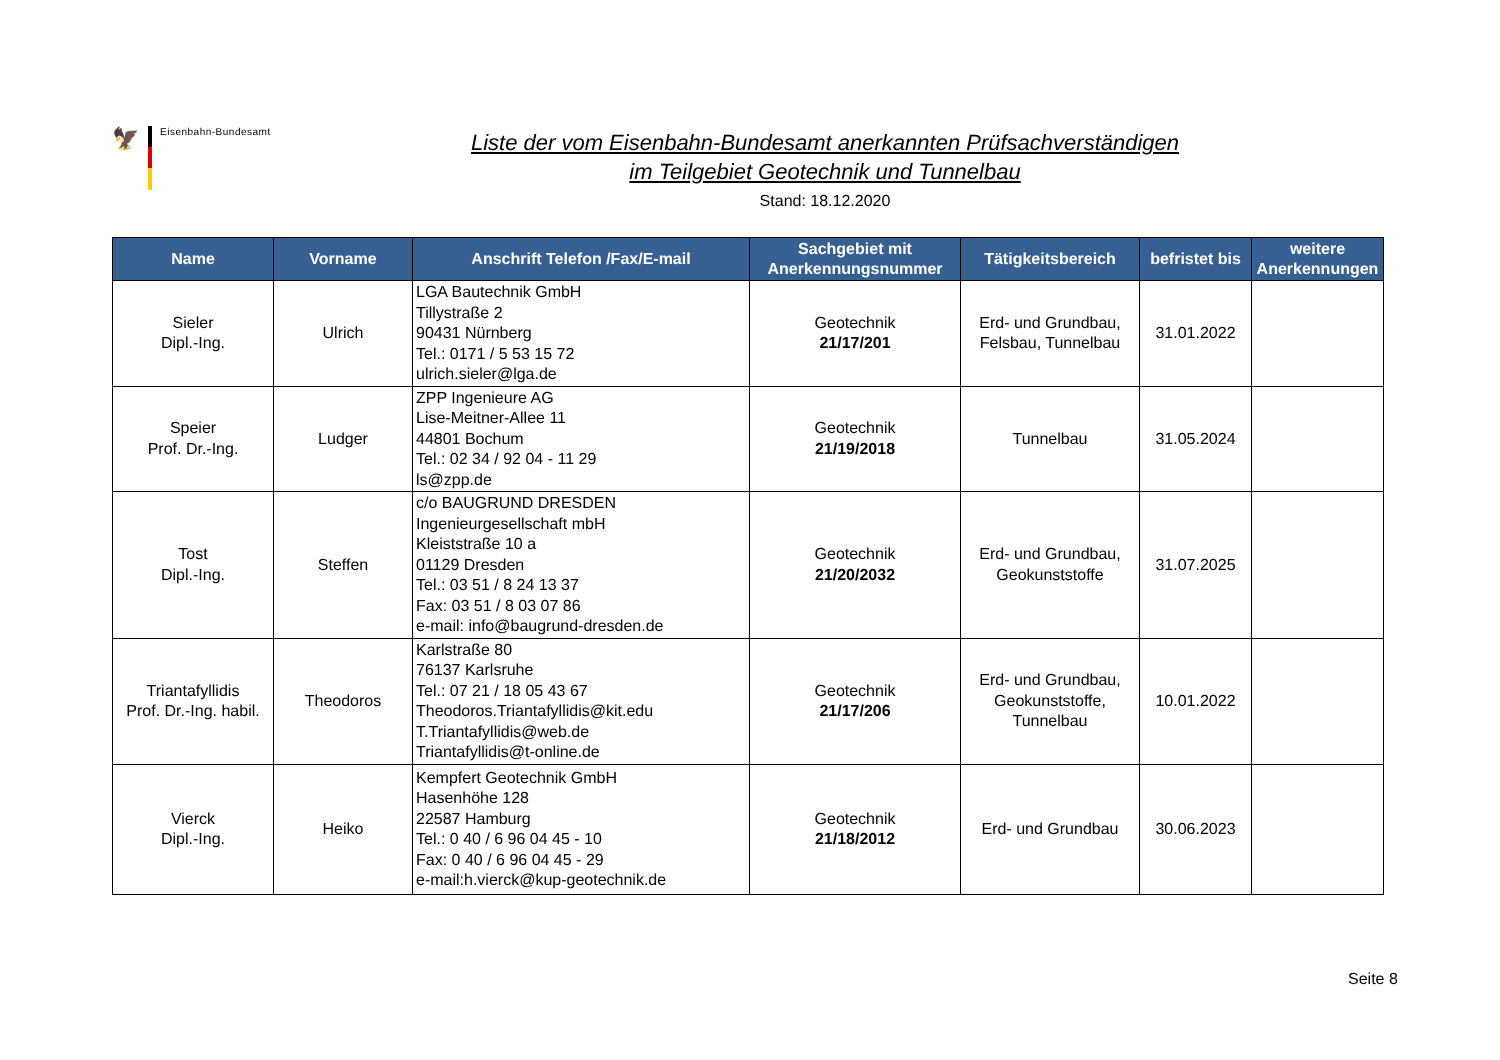🦅
Eisenbahn-Bundesamt
Liste der vom Eisenbahn-Bundesamt anerkannten Prüfsachverständigen
im Teilgebiet Geotechnik und Tunnelbau
Stand: 18.12.2020
| Name | Vorname | Anschrift Telefon /Fax/E-mail | Sachgebiet mit Anerkennungsnummer | Tätigkeitsbereich | befristet bis | weitere Anerkennungen |
| --- | --- | --- | --- | --- | --- | --- |
| Sieler Dipl.-Ing. | Ulrich | LGA Bautechnik GmbH Tillystraße 2 90431 Nürnberg Tel.: 0171 / 5 53 15 72 ulrich.sieler@lga.de | Geotechnik 21/17/201 | Erd- und Grundbau, Felsbau, Tunnelbau | 31.01.2022 | |
| Speier Prof. Dr.-Ing. | Ludger | ZPP Ingenieure AG Lise-Meitner-Allee 11 44801 Bochum Tel.: 02 34 / 92 04 - 11 29 ls@zpp.de | Geotechnik 21/19/2018 | Tunnelbau | 31.05.2024 | |
| Tost Dipl.-Ing. | Steffen | c/o BAUGRUND DRESDEN Ingenieurgesellschaft mbH Kleiststraße 10 a 01129 Dresden Tel.: 03 51 / 8 24 13 37 Fax: 03 51 / 8 03 07 86 e-mail: info@baugrund-dresden.de | Geotechnik 21/20/2032 | Erd- und Grundbau, Geokunststoffe | 31.07.2025 | |
| Triantafyllidis Prof. Dr.-Ing. habil. | Theodoros | Karlstraße 80 76137 Karlsruhe Tel.: 07 21 / 18 05 43 67 Theodoros.Triantafyllidis@kit.edu T.Triantafyllidis@web.de Triantafyllidis@t-online.de | Geotechnik 21/17/206 | Erd- und Grundbau, Geokunststoffe, Tunnelbau | 10.01.2022 | |
| Vierck Dipl.-Ing. | Heiko | Kempfert Geotechnik GmbH Hasenhöhe 128 22587 Hamburg Tel.: 0 40 / 6 96 04 45 - 10 Fax: 0 40 / 6 96 04 45 - 29 e-mail:h.vierck@kup-geotechnik.de | Geotechnik 21/18/2012 | Erd- und Grundbau | 30.06.2023 | |
Seite 8